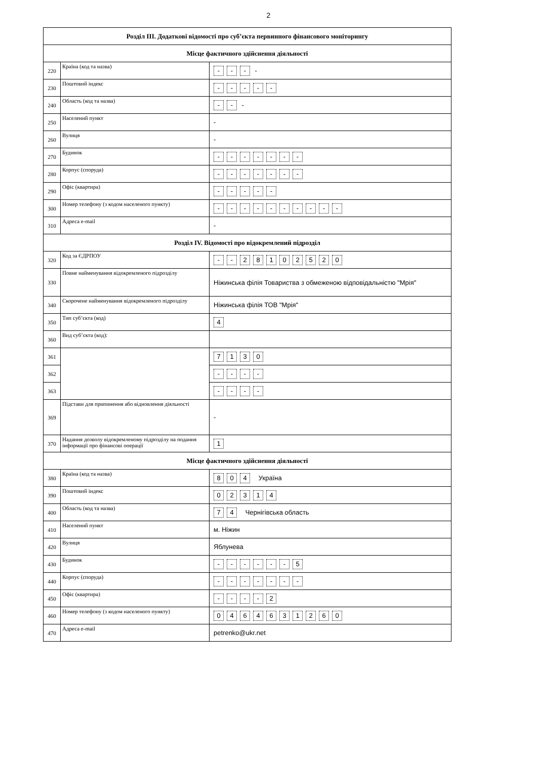2
| Розділ ІІІ. Додаткові відомості про суб’єкта первинного фінансового моніторингу | | |
| --- | --- | --- |
| Місце фактичного здійснення діяльності | | |
| 220 | Країна (код та назва) | - - - - |
| 230 | Поштовий індекс | - - - - - |
| 240 | Область (код та назва) | - - - |
| 250 | Населений пункт | - |
| 260 | Вулиця | - |
| 270 | Будинок | - - - - - - - |
| 280 | Корпус (споруда) | - - - - - - - |
| 290 | Офіс (квартира) | - - - - - |
| 300 | Номер телефону (з кодом населеного пункту) | - - - - - - - - - - |
| 310 | Адреса e-mail | - |
| Розділ IV. Відомості про відокремлений підрозділ | | |
| 320 | Код за ЄДРПОУ | - - 2 8 1 0 2 5 2 0 |
| 330 | Повне найменування відокремленого підрозділу | Ніжинська філія Товариства з обмеженою відповідальністю "Мрія" |
| 340 | Скорочене найменування відокремленого підрозділу | Ніжинська філія ТОВ "Мрія" |
| 350 | Тип суб’єкта (код) | 4 |
| 360 | Вид суб’єкта (код): | |
| 361 | | 7 1 3 0 |
| 362 | | - - - - |
| 363 | | - - - - |
| 369 | Підстави для припинення або відновлення діяльності | - |
| 370 | Надання дозволу відокремленому підрозділу на подання інформації про фінансові операції | 1 |
| Місце фактичного здійснення діяльності | | |
| 380 | Країна (код та назва) | 8 0 4 Україна |
| 390 | Поштовий індекс | 0 2 3 1 4 |
| 400 | Область (код та назва) | 7 4 Чернігівська область |
| 410 | Населений пункт | м. Ніжин |
| 420 | Вулиця | Яблунева |
| 430 | Будинок | - - - - - - 5 |
| 440 | Корпус (споруда) | - - - - - - - |
| 450 | Офіс (квартира) | - - - - 2 |
| 460 | Номер телефону (з кодом населеного пункту) | 0 4 6 4 6 3 1 2 6 0 |
| 470 | Адреса e-mail | petrenko@ukr.net |